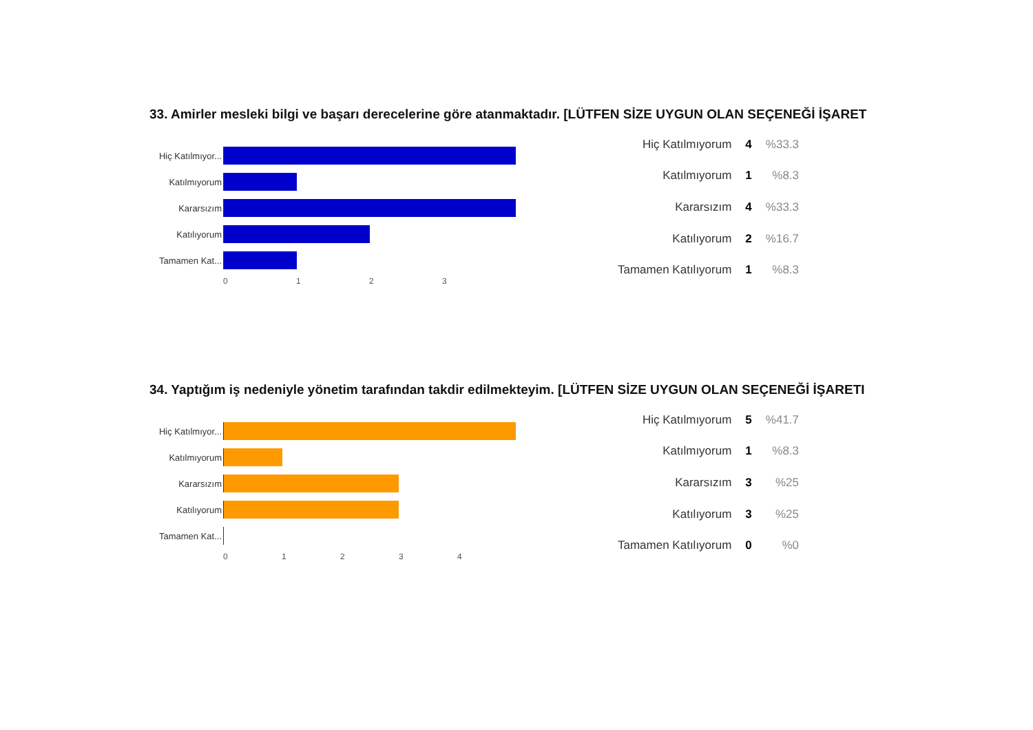33. Amirler mesleki bilgi ve başarı derecelerine göre atanmaktadır. [LÜTFEN SİZE UYGUN OLAN SEÇENEĞİ İŞARET
Hiç Katılmıyor...
Katılmıyorum
Kararsızım
Katılıyorum
Tamamen Kat...
0123
| Hiç Katılmıyorum | 4 | %33.3 |
| Katılmıyorum | 1 | %8.3 |
| Kararsızım | 4 | %33.3 |
| Katılıyorum | 2 | %16.7 |
| Tamamen Katılıyorum | 1 | %8.3 |
34. Yaptığım iş nedeniyle yönetim tarafından takdir edilmekteyim. [LÜTFEN SİZE UYGUN OLAN SEÇENEĞİ İŞARETI
Hiç Katılmıyor...
Katılmıyorum
Kararsızım
Katılıyorum
Tamamen Kat...
01234
| Hiç Katılmıyorum | 5 | %41.7 |
| Katılmıyorum | 1 | %8.3 |
| Kararsızım | 3 | %25 |
| Katılıyorum | 3 | %25 |
| Tamamen Katılıyorum | 0 | %0 |